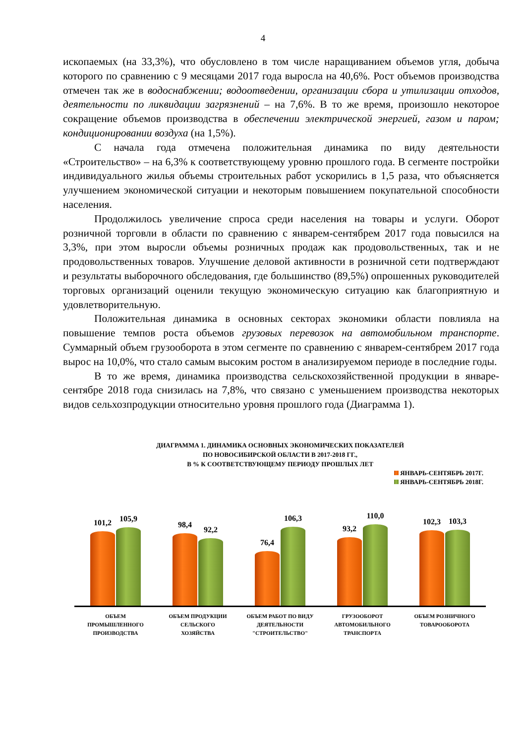4
ископаемых (на 33,3%), что обусловлено в том числе наращиванием объемов угля, добыча которого по сравнению с 9 месяцами 2017 года выросла на 40,6%. Рост объемов производства отмечен так же в водоснабжении; водоотведении, организации сбора и утилизации отходов, деятельности по ликвидации загрязнений – на 7,6%. В то же время, произошло некоторое сокращение объемов производства в обеспечении электрической энергией, газом и паром; кондиционировании воздуха (на 1,5%).
С начала года отмечена положительная динамика по виду деятельности «Строительство» – на 6,3% к соответствующему уровню прошлого года. В сегменте постройки индивидуального жилья объемы строительных работ ускорились в 1,5 раза, что объясняется улучшением экономической ситуации и некоторым повышением покупательной способности населения.
Продолжилось увеличение спроса среди населения на товары и услуги. Оборот розничной торговли в области по сравнению с январем-сентябрем 2017 года повысился на 3,3%, при этом выросли объемы розничных продаж как продовольственных, так и не продовольственных товаров. Улучшение деловой активности в розничной сети подтверждают и результаты выборочного обследования, где большинство (89,5%) опрошенных руководителей торговых организаций оценили текущую экономическую ситуацию как благоприятную и удовлетворительную.
Положительная динамика в основных секторах экономики области повлияла на повышение темпов роста объемов грузовых перевозок на автомобильном транспорте. Суммарный объем грузооборота в этом сегменте по сравнению с январем-сентябрем 2017 года вырос на 10,0%, что стало самым высоким ростом в анализируемом периоде в последние годы.
В то же время, динамика производства сельскохозяйственной продукции в январе-сентябре 2018 года снизилась на 7,8%, что связано с уменьшением производства некоторых видов сельхозпродукции относительно уровня прошлого года (Диаграмма 1).
ДИАГРАММА 1. ДИНАМИКА ОСНОВНЫХ ЭКОНОМИЧЕСКИХ ПОКАЗАТЕЛЕЙ
ПО НОВОСИБИРСКОЙ ОБЛАСТИ В 2017-2018 ГГ.,
В % К СООТВЕТСТВУЮЩЕМУ ПЕРИОДУ ПРОШЛЫХ ЛЕТ
ЯНВАРЬ-СЕНТЯБРЬ 2017Г.
ЯНВАРЬ-СЕНТЯБРЬ 2018Г.
101,2
105,9
98,4
92,2
76,4
106,3
93,2
110,0
102,3
103,3
ОБЪЕМ
ПРОМЫШЛЕННОГО
ПРОИЗВОДСТВА
ОБЪЕМ ПРОДУКЦИИ
СЕЛЬСКОГО
ХОЗЯЙСТВА
ОБЪЕМ РАБОТ ПО ВИДУ
ДЕЯТЕЛЬНОСТИ
"СТРОИТЕЛЬСТВО"
ГРУЗООБОРОТ
АВТОМОБИЛЬНОГО
ТРАНСПОРТА
ОБЪЕМ РОЗНИЧНОГО
ТОВАРООБОРОТА